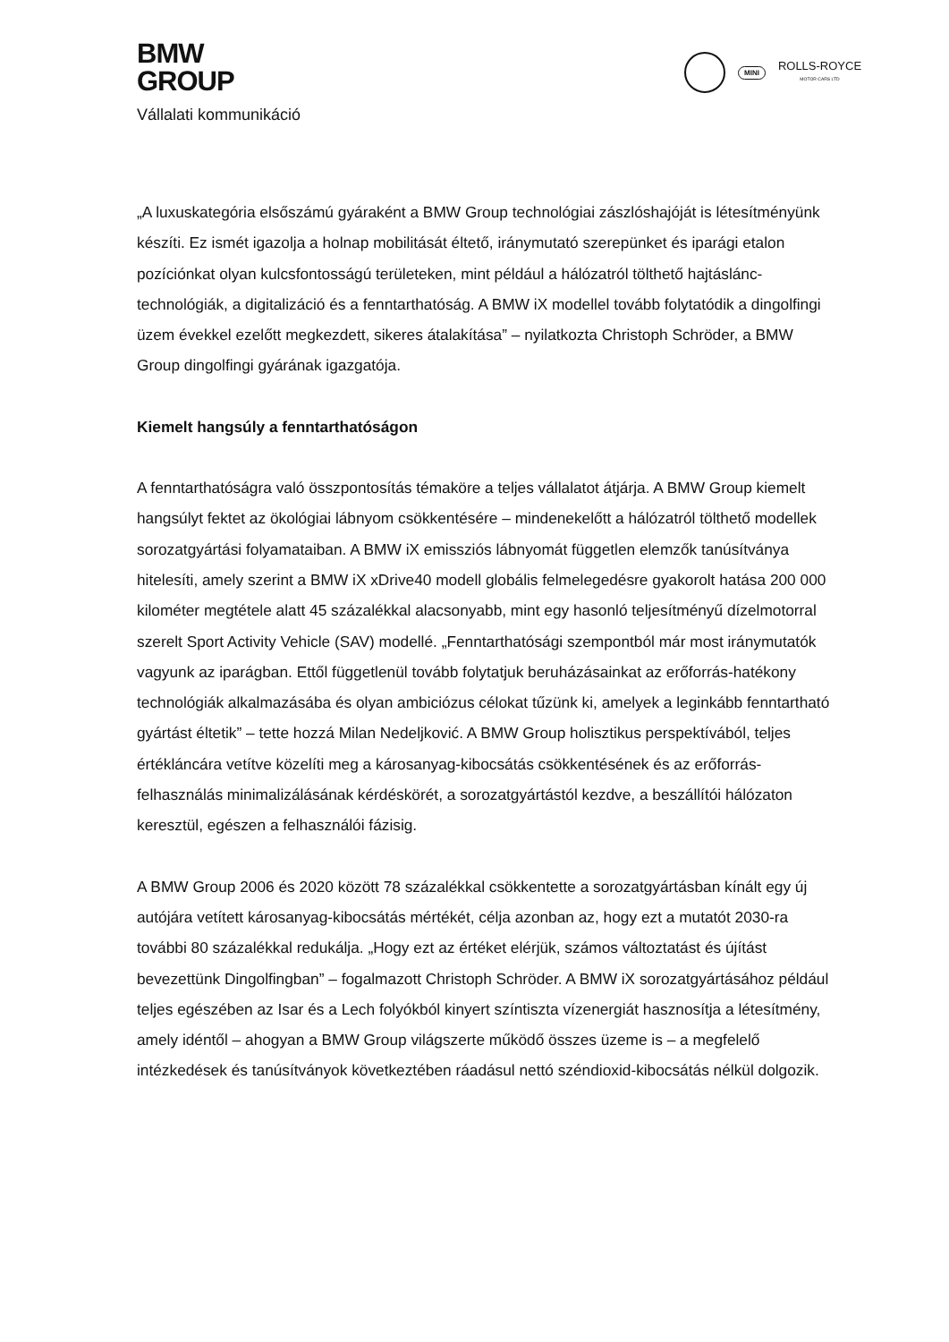BMW
GROUP
Vállalati kommunikáció
MINI
ROLLS-ROYCE
MOTOR CARS LTD
„A luxuskategória elsőszámú gyáraként a BMW Group technológiai zászlóshajóját is létesítményünk készíti. Ez ismét igazolja a holnap mobilitását éltető, iránymutató szerepünket és iparági etalon pozíciónkat olyan kulcsfontosságú területeken, mint például a hálózatról tölthető hajtáslánc-technológiák, a digitalizáció és a fenntarthatóság. A BMW iX modellel tovább folytatódik a dingolfingi üzem évekkel ezelőtt megkezdett, sikeres átalakítása” – nyilatkozta Christoph Schröder, a BMW Group dingolfingi gyárának igazgatója.
Kiemelt hangsúly a fenntarthatóságon
A fenntarthatóságra való összpontosítás témaköre a teljes vállalatot átjárja. A BMW Group kiemelt hangsúlyt fektet az ökológiai lábnyom csökkentésére – mindenekelőtt a hálózatról tölthető modellek sorozatgyártási folyamataiban. A BMW iX emissziós lábnyomát független elemzők tanúsítványa hitelesíti, amely szerint a BMW iX xDrive40 modell globális felmelegedésre gyakorolt hatása 200 000 kilométer megtétele alatt 45 százalékkal alacsonyabb, mint egy hasonló teljesítményű dízelmotorral szerelt Sport Activity Vehicle (SAV) modellé. „Fenntarthatósági szempontból már most iránymutatók vagyunk az iparágban. Ettől függetlenül tovább folytatjuk beruházásainkat az erőforrás-hatékony technológiák alkalmazásába és olyan ambiciózus célokat tűzünk ki, amelyek a leginkább fenntartható gyártást éltetik” – tette hozzá Milan Nedeljković. A BMW Group holisztikus perspektívából, teljes értékláncára vetítve közelíti meg a károsanyag-kibocsátás csökkentésének és az erőforrás-felhasználás minimalizálásának kérdéskörét, a sorozatgyártástól kezdve, a beszállítói hálózaton keresztül, egészen a felhasználói fázisig.
A BMW Group 2006 és 2020 között 78 százalékkal csökkentette a sorozatgyártásban kínált egy új autójára vetített károsanyag-kibocsátás mértékét, célja azonban az, hogy ezt a mutatót 2030-ra további 80 százalékkal redukálja. „Hogy ezt az értéket elérjük, számos változtatást és újítást bevezettünk Dingolfingban” – fogalmazott Christoph Schröder. A BMW iX sorozatgyártásához például teljes egészében az Isar és a Lech folyókból kinyert színtiszta vízenergiát hasznosítja a létesítmény, amely idéntől – ahogyan a BMW Group világszerte működő összes üzeme is – a megfelelő intézkedések és tanúsítványok következtében ráadásul nettó széndioxid-kibocsátás nélkül dolgozik.